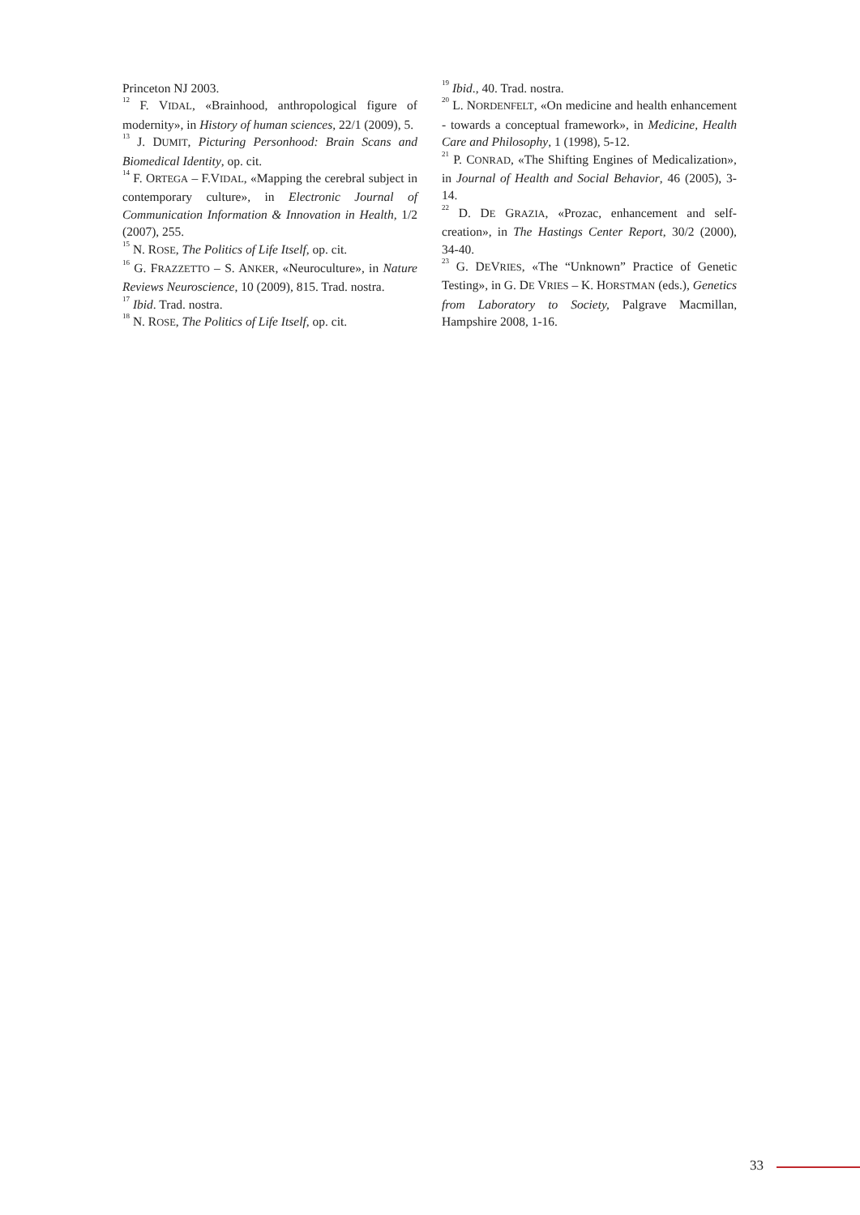Princeton NJ 2003.
<sup>12</sup> F. VIDAL, «Brainhood, anthropological figure of modernity», in History of human sciences, 22/1 (2009), 5.
<sup>13</sup> J. DUMIT, Picturing Personhood: Brain Scans and Biomedical Identity, op. cit.
<sup>14</sup> F. ORTEGA – F.VIDAL, «Mapping the cerebral subject in contemporary culture», in Electronic Journal of Communication Information & Innovation in Health, 1/2 (2007), 255.
<sup>15</sup> N. ROSE, The Politics of Life Itself, op. cit.
<sup>16</sup> G. FRAZZETTO – S. ANKER, «Neuroculture», in Nature Reviews Neuroscience, 10 (2009), 815. Trad. nostra.
<sup>17</sup> Ibid. Trad. nostra.
<sup>18</sup> N. ROSE, The Politics of Life Itself, op. cit.
<sup>19</sup> Ibid., 40. Trad. nostra.
<sup>20</sup> L. NORDENFELT, «On medicine and health enhancement - towards a conceptual framework», in Medicine, Health Care and Philosophy, 1 (1998), 5-12.
<sup>21</sup> P. CONRAD, «The Shifting Engines of Medicalization», in Journal of Health and Social Behavior, 46 (2005), 3-14.
<sup>22</sup> D. DE GRAZIA, «Prozac, enhancement and self-creation», in The Hastings Center Report, 30/2 (2000), 34-40.
<sup>23</sup> G. DEVRIES, «The “Unknown” Practice of Genetic Testing», in G. DE VRIES – K. HORSTMAN (eds.), Genetics from Laboratory to Society, Palgrave Macmillan, Hampshire 2008, 1-16.
33